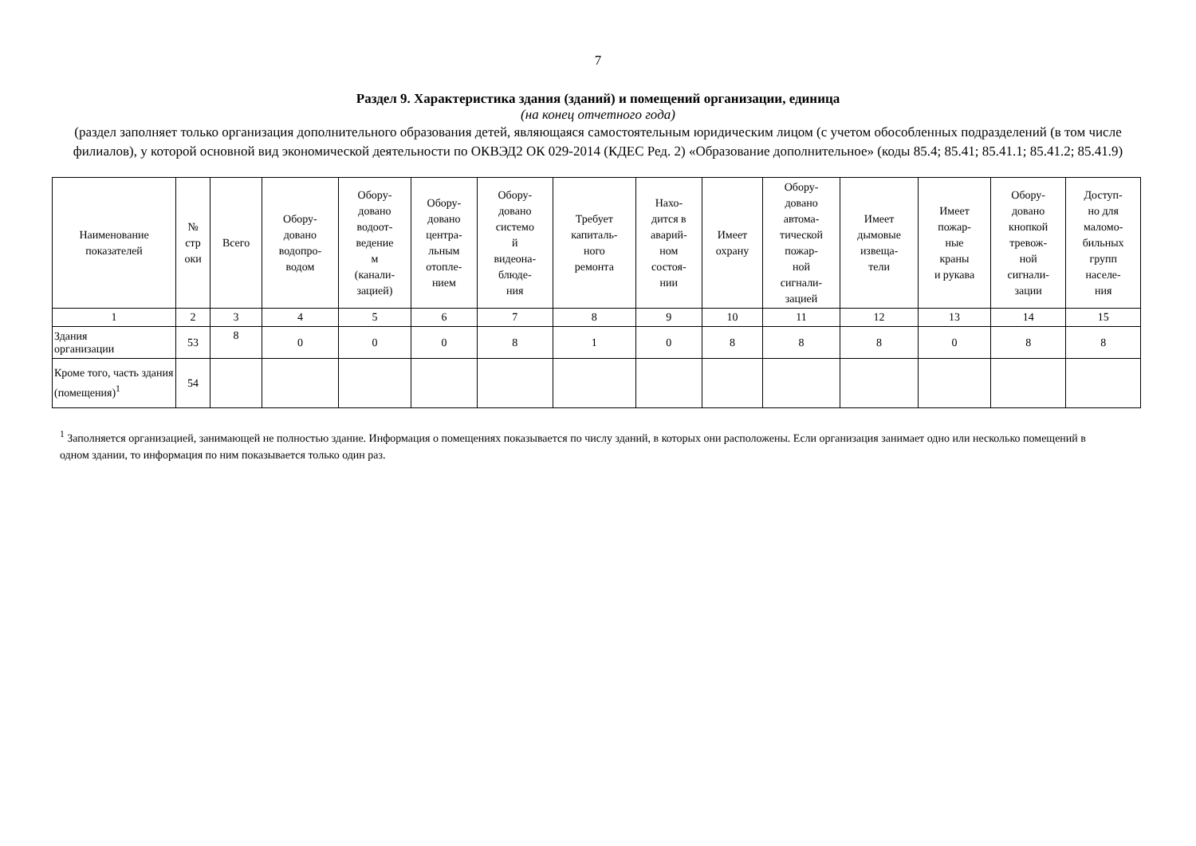7
Раздел 9. Характеристика здания (зданий) и помещений организации, единица
(на конец отчетного года)
(раздел заполняет только организация дополнительного образования детей, являющаяся самостоятельным юридическим лицом (с учетом обособленных подразделений (в том числе филиалов), у которой основной вид экономической деятельности по ОКВЭД2 ОК 029-2014 (КДЕС Ред. 2) «Образование дополнительное» (коды 85.4; 85.41; 85.41.1; 85.41.2; 85.41.9)
| Наименование показателей | № стр оки | Всего | Обору- довано водопро- водом | Обору- довано водоот- ведение м (канали- зацией) | Обору- довано центра- льным отопле- нием | Обору- довано системо й видеона- блюде- ния | Требует капиталь- ного ремонта | Нахо- дится в аварий- ном состоя- нии | Имеет охрану | Обору- довано автома- тической пожар- ной сигнали- зацией | Имеет дымовые извеща- тели | Имеет пожар- ные краны и рукава | Обору- довано кнопкой тревож- ной сигнали- зации | Доступ- но для маломо- бильных групп населе- ния |
| --- | --- | --- | --- | --- | --- | --- | --- | --- | --- | --- | --- | --- | --- | --- |
| 1 | 2 | 3 | 4 | 5 | 6 | 7 | 8 | 9 | 10 | 11 | 12 | 13 | 14 | 15 |
| Здания организации | 53 | 8 | 0 | 0 | 0 | 8 | 1 | 0 | 8 | 8 | 8 | 0 | 8 | 8 |
| Кроме того, часть здания (помещения)<sup>1</sup> | 54 | | | | | | | | | | | | | |
<sup>1</sup> Заполняется организацией, занимающей не полностью здание. Информация о помещениях показывается по числу зданий, в которых они расположены. Если организация занимает одно или несколько помещений в одном здании, то информация по ним показывается только один раз.